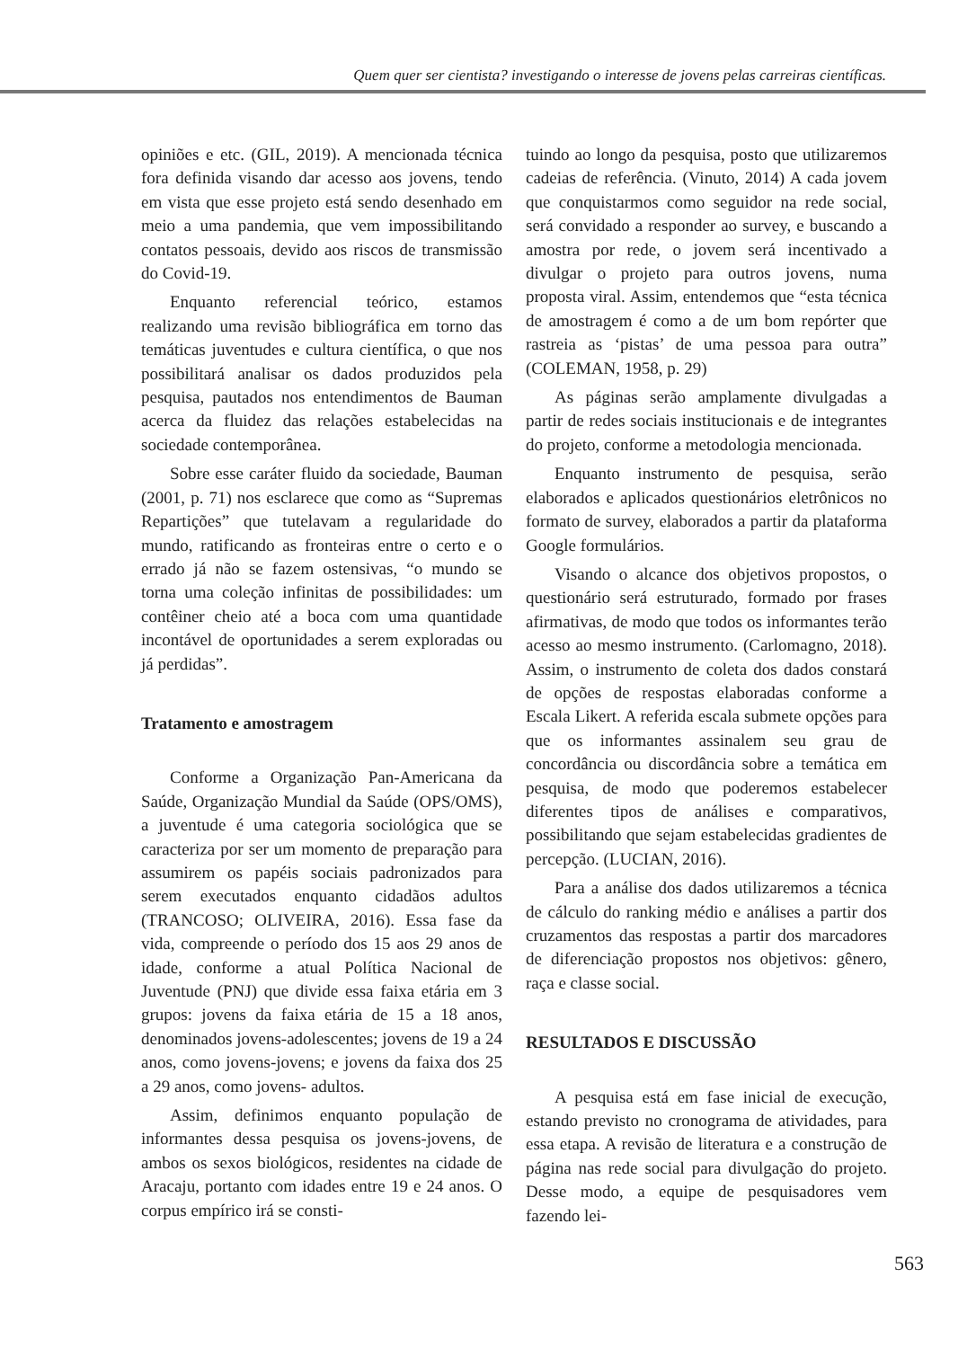Quem quer ser cientista? investigando o interesse de jovens pelas carreiras científicas.
opiniões e etc. (GIL, 2019). A mencionada técnica fora definida visando dar acesso aos jovens, tendo em vista que esse projeto está sendo desenhado em meio a uma pandemia, que vem impossibilitando contatos pessoais, devido aos riscos de transmissão do Covid-19.
Enquanto referencial teórico, estamos realizando uma revisão bibliográfica em torno das temáticas juventudes e cultura científica, o que nos possibilitará analisar os dados produzidos pela pesquisa, pautados nos entendimentos de Bauman acerca da fluidez das relações estabelecidas na sociedade contemporânea.
Sobre esse caráter fluido da sociedade, Bauman (2001, p. 71) nos esclarece que como as “Supremas Repartições” que tutelavam a regularidade do mundo, ratificando as fronteiras entre o certo e o errado já não se fazem ostensivas, “o mundo se torna uma coleção infinitas de possibilidades: um contêiner cheio até a boca com uma quantidade incontável de oportunidades a serem exploradas ou já perdidas”.
Tratamento e amostragem
Conforme a Organização Pan-Americana da Saúde, Organização Mundial da Saúde (OPS/OMS), a juventude é uma categoria sociológica que se caracteriza por ser um momento de preparação para assumirem os papéis sociais padronizados para serem executados enquanto cidadãos adultos (TRANCOSO; OLIVEIRA, 2016). Essa fase da vida, compreende o período dos 15 aos 29 anos de idade, conforme a atual Política Nacional de Juventude (PNJ) que divide essa faixa etária em 3 grupos: jovens da faixa etária de 15 a 18 anos, denominados jovens-adolescentes; jovens de 19 a 24 anos, como jovens-jovens; e jovens da faixa dos 25 a 29 anos, como jovens- adultos.
Assim, definimos enquanto população de informantes dessa pesquisa os jovens-jovens, de ambos os sexos biológicos, residentes na cidade de Aracaju, portanto com idades entre 19 e 24 anos. O corpus empírico irá se consti-
tuindo ao longo da pesquisa, posto que utilizaremos cadeias de referência. (Vinuto, 2014) A cada jovem que conquistarmos como seguidor na rede social, será convidado a responder ao survey, e buscando a amostra por rede, o jovem será incentivado a divulgar o projeto para outros jovens, numa proposta viral. Assim, entendemos que “esta técnica de amostragem é como a de um bom repórter que rastreia as ‘pistas’ de uma pessoa para outra” (COLEMAN, 1958, p. 29)
As páginas serão amplamente divulgadas a partir de redes sociais institucionais e de integrantes do projeto, conforme a metodologia mencionada.
Enquanto instrumento de pesquisa, serão elaborados e aplicados questionários eletrônicos no formato de survey, elaborados a partir da plataforma Google formulários.
Visando o alcance dos objetivos propostos, o questionário será estruturado, formado por frases afirmativas, de modo que todos os informantes terão acesso ao mesmo instrumento. (Carlomagno, 2018). Assim, o instrumento de coleta dos dados constará de opções de respostas elaboradas conforme a Escala Likert. A referida escala submete opções para que os informantes assinalem seu grau de concordância ou discordância sobre a temática em pesquisa, de modo que poderemos estabelecer diferentes tipos de análises e comparativos, possibilitando que sejam estabelecidas gradientes de percepção. (LUCIAN, 2016).
Para a análise dos dados utilizaremos a técnica de cálculo do ranking médio e análises a partir dos cruzamentos das respostas a partir dos marcadores de diferenciação propostos nos objetivos: gênero, raça e classe social.
RESULTADOS E DISCUSSÃO
A pesquisa está em fase inicial de execução, estando previsto no cronograma de atividades, para essa etapa. A revisão de literatura e a construção de página nas rede social para divulgação do projeto. Desse modo, a equipe de pesquisadores vem fazendo lei-
563